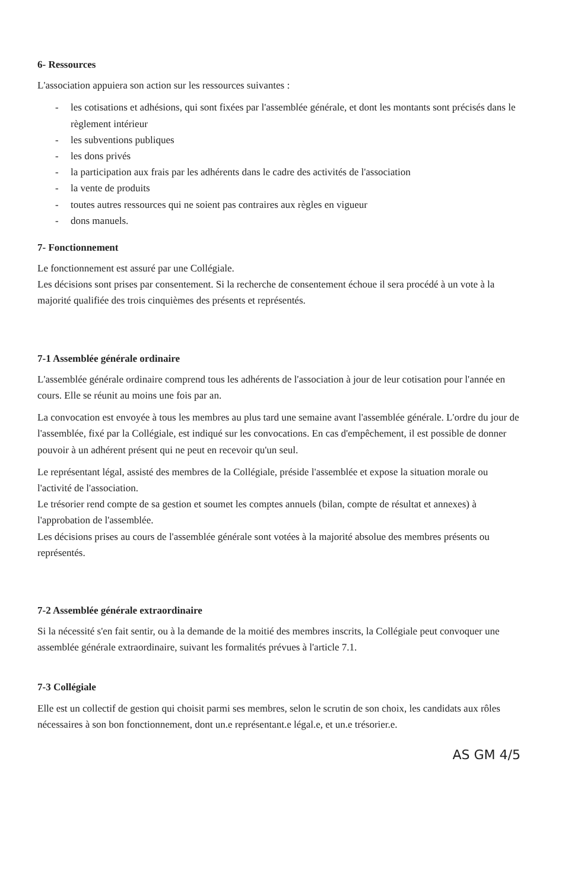6- Ressources
L'association appuiera son action sur les ressources suivantes :
- les cotisations et adhésions, qui sont fixées par l'assemblée générale, et dont les montants sont précisés dans le règlement intérieur
- les subventions publiques
- les dons privés
- la participation aux frais par les adhérents dans le cadre des activités de l'association
- la vente de produits
- toutes autres ressources qui ne soient pas contraires aux règles en vigueur
- dons manuels.
7- Fonctionnement
Le fonctionnement est assuré par une Collégiale.
Les décisions sont prises par consentement. Si la recherche de consentement échoue il sera procédé à un vote à la majorité qualifiée des trois cinquièmes des présents et représentés.
7-1 Assemblée générale ordinaire
L'assemblée générale ordinaire comprend tous les adhérents de l'association à jour de leur cotisation pour l'année en cours. Elle se réunit au moins une fois par an.
La convocation est envoyée à tous les membres au plus tard une semaine avant l'assemblée générale. L'ordre du jour de l'assemblée, fixé par la Collégiale, est indiqué sur les convocations. En cas d'empêchement, il est possible de donner pouvoir à un adhérent présent qui ne peut en recevoir qu'un seul.
Le représentant légal, assisté des membres de la Collégiale, préside l'assemblée et expose la situation morale ou l'activité de l'association.
Le trésorier rend compte de sa gestion et soumet les comptes annuels (bilan, compte de résultat et annexes) à l'approbation de l'assemblée.
Les décisions prises au cours de l'assemblée générale sont votées à la majorité absolue des membres présents ou représentés.
7-2 Assemblée générale extraordinaire
Si la nécessité s'en fait sentir, ou à la demande de la moitié des membres inscrits, la Collégiale peut convoquer une assemblée générale extraordinaire, suivant les formalités prévues à l'article 7.1.
7-3 Collégiale
Elle est un collectif de gestion qui choisit parmi ses membres, selon le scrutin de son choix, les candidats aux rôles nécessaires à son bon fonctionnement, dont un.e représentant.e légal.e, et un.e trésorier.e.
AS GM 4/5